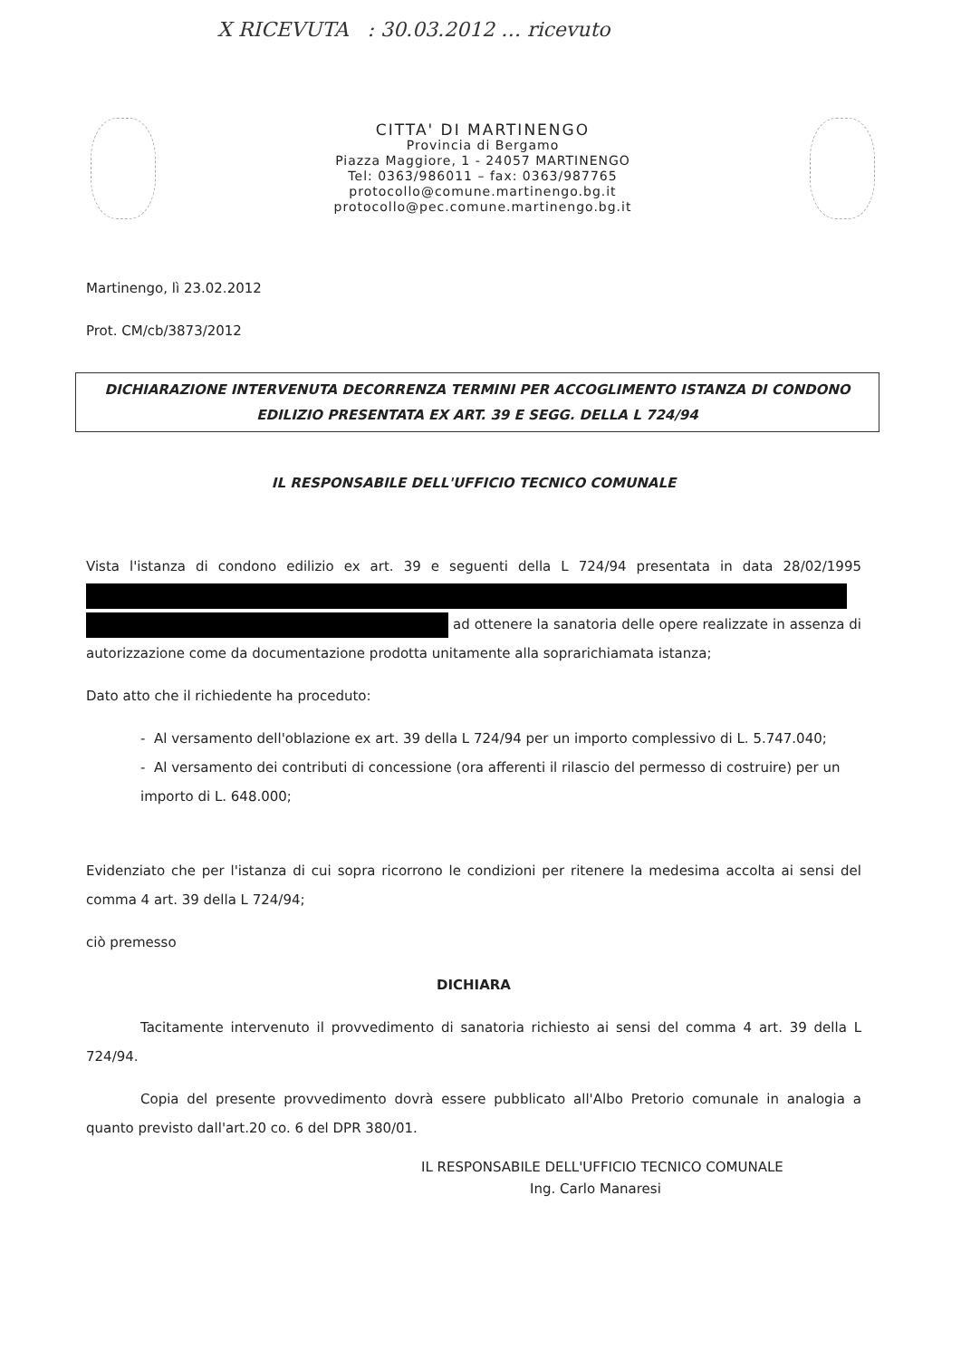X RICEVUTA : 30.03.2012 … ricevuto
CITTA' DI MARTINENGO
Provincia di Bergamo
Piazza Maggiore, 1 - 24057 MARTINENGO
Tel: 0363/986011 – fax: 0363/987765
protocollo@comune.martinengo.bg.it
protocollo@pec.comune.martinengo.bg.it
Martinengo, lì 23.02.2012
Prot. CM/cb/3873/2012
DICHIARAZIONE INTERVENUTA DECORRENZA TERMINI PER ACCOGLIMENTO ISTANZA DI CONDONO EDILIZIO PRESENTATA EX ART. 39 E SEGG. DELLA L 724/94
IL RESPONSABILE DELL'UFFICIO TECNICO COMUNALE
Vista l'istanza di condono edilizio ex art. 39 e seguenti della L 724/94 presentata in data 28/02/1995 ad ottenere la sanatoria delle opere realizzate in assenza di autorizzazione come da documentazione prodotta unitamente alla soprarichiamata istanza;
Dato atto che il richiedente ha proceduto:
- Al versamento dell'oblazione ex art. 39 della L 724/94 per un importo complessivo di L. 5.747.040;
- Al versamento dei contributi di concessione (ora afferenti il rilascio del permesso di costruire) per un importo di L. 648.000;
Evidenziato che per l'istanza di cui sopra ricorrono le condizioni per ritenere la medesima accolta ai sensi del comma 4 art. 39 della L 724/94;
ciò premesso
DICHIARA
Tacitamente intervenuto il provvedimento di sanatoria richiesto ai sensi del comma 4 art. 39 della L 724/94.
Copia del presente provvedimento dovrà essere pubblicato all'Albo Pretorio comunale in analogia a quanto previsto dall'art.20 co. 6 del DPR 380/01.
IL RESPONSABILE DELL'UFFICIO TECNICO COMUNALE
Ing. Carlo Manaresi